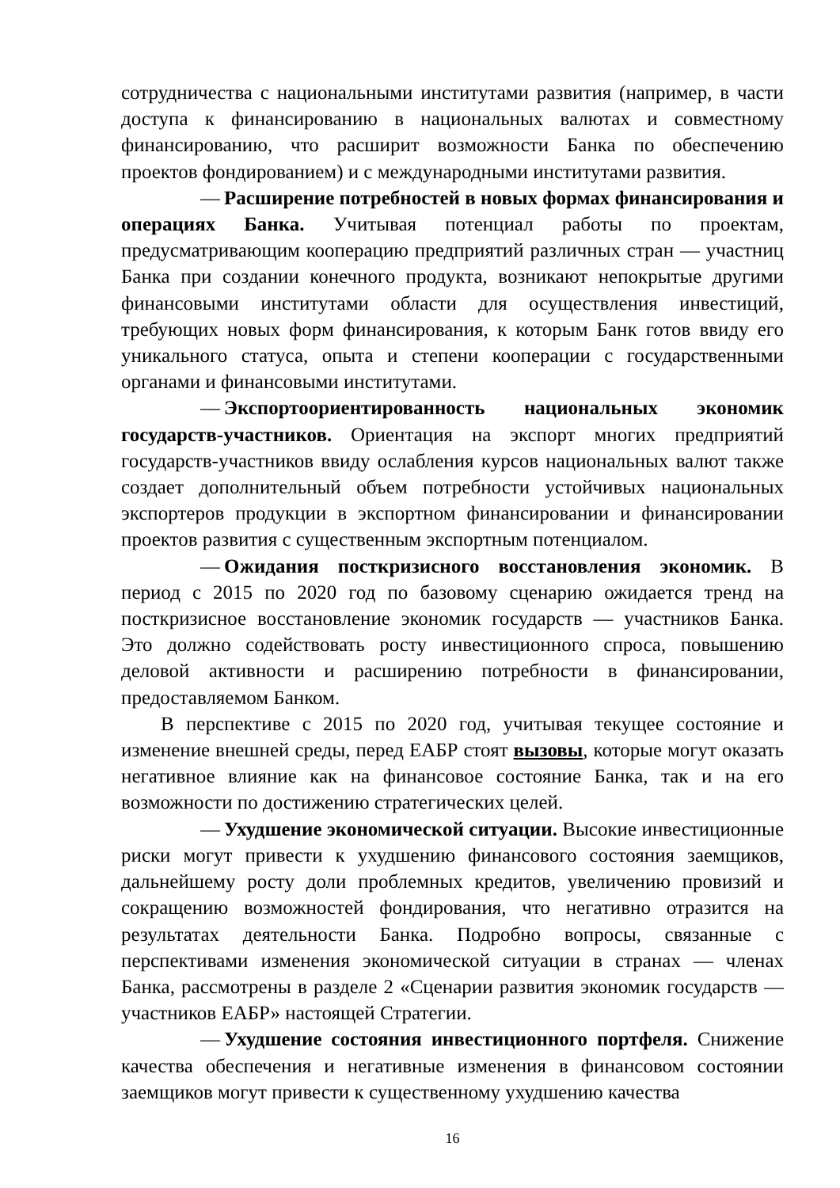сотрудничества с национальными институтами развития (например, в части доступа к финансированию в национальных валютах и совместному финансированию, что расширит возможности Банка по обеспечению проектов фондированием) и с международными институтами развития.
— Расширение потребностей в новых формах финансирования и операциях Банка. Учитывая потенциал работы по проектам, предусматривающим кооперацию предприятий различных стран — участниц Банка при создании конечного продукта, возникают непокрытые другими финансовыми институтами области для осуществления инвестиций, требующих новых форм финансирования, к которым Банк готов ввиду его уникального статуса, опыта и степени кооперации с государственными органами и финансовыми институтами.
— Экспортоориентированность национальных экономик государств-участников. Ориентация на экспорт многих предприятий государств-участников ввиду ослабления курсов национальных валют также создает дополнительный объем потребности устойчивых национальных экспортеров продукции в экспортном финансировании и финансировании проектов развития с существенным экспортным потенциалом.
— Ожидания посткризисного восстановления экономик. В период с 2015 по 2020 год по базовому сценарию ожидается тренд на посткризисное восстановление экономик государств — участников Банка. Это должно содействовать росту инвестиционного спроса, повышению деловой активности и расширению потребности в финансировании, предоставляемом Банком.
В перспективе с 2015 по 2020 год, учитывая текущее состояние и изменение внешней среды, перед ЕАБР стоят вызовы, которые могут оказать негативное влияние как на финансовое состояние Банка, так и на его возможности по достижению стратегических целей.
— Ухудшение экономической ситуации. Высокие инвестиционные риски могут привести к ухудшению финансового состояния заемщиков, дальнейшему росту доли проблемных кредитов, увеличению провизий и сокращению возможностей фондирования, что негативно отразится на результатах деятельности Банка. Подробно вопросы, связанные с перспективами изменения экономической ситуации в странах — членах Банка, рассмотрены в разделе 2 «Сценарии развития экономик государств — участников ЕАБР» настоящей Стратегии.
— Ухудшение состояния инвестиционного портфеля. Снижение качества обеспечения и негативные изменения в финансовом состоянии заемщиков могут привести к существенному ухудшению качества
16